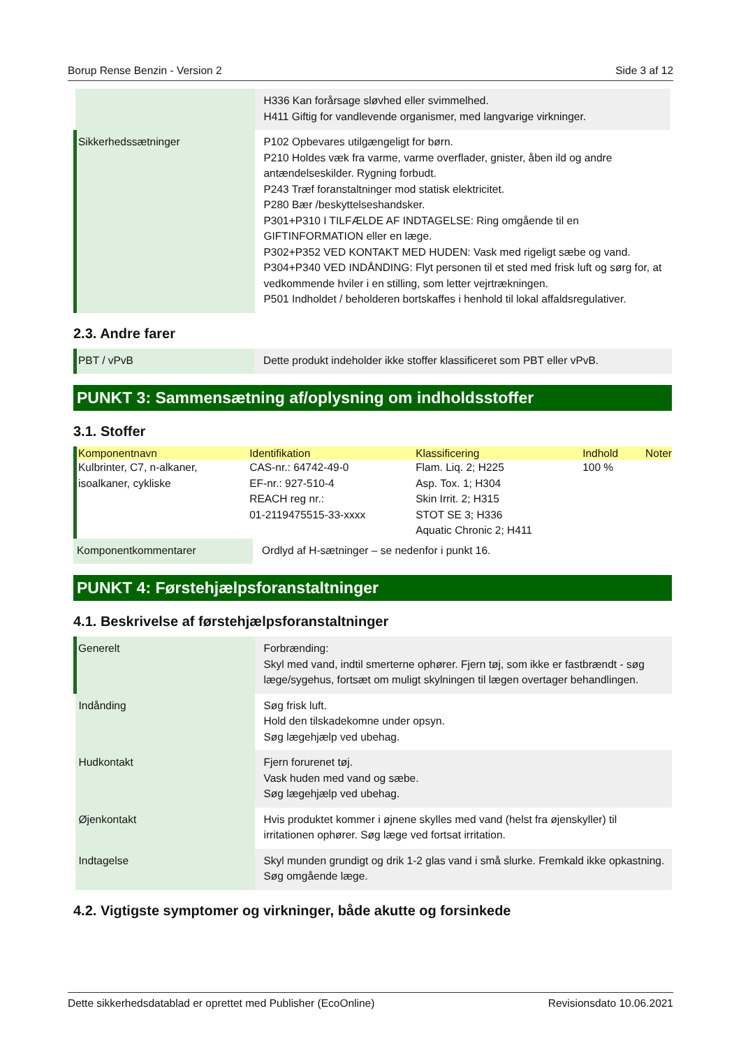Borup Rense Benzin - Version 2 Side 3 af 12
| | H336 Kan forårsage sløvhed eller svimmelhed. H411 Giftig for vandlevende organismer, med langvarige virkninger. |
| Sikkerhedssætninger | P102 Opbevares utilgængeligt for børn. P210 Holdes væk fra varme, varme overflader, gnister, åben ild og andre antændelseskilder. Rygning forbudt. P243 Træf foranstaltninger mod statisk elektricitet. P280 Bær /beskyttelseshandsker. P301+P310 I TILFÆLDE AF INDTAGELSE: Ring omgående til en GIFTINFORMATION eller en læge. P302+P352 VED KONTAKT MED HUDEN: Vask med rigeligt sæbe og vand. P304+P340 VED INDÅNDING: Flyt personen til et sted med frisk luft og sørg for, at vedkommende hviler i en stilling, som letter vejrtrækningen. P501 Indholdet / beholderen bortskaffes i henhold til lokal affaldsregulativer. |
2.3. Andre farer
| PBT / vPvB | Dette produkt indeholder ikke stoffer klassificeret som PBT eller vPvB. |
PUNKT 3: Sammensætning af/oplysning om indholdsstoffer
3.1. Stoffer
| Komponentnavn | Identifikation | Klassificering | Indhold | Noter |
| --- | --- | --- | --- | --- |
| Kulbrinter, C7, n-alkaner, isoalkaner, cykliske | CAS-nr.: 64742-49-0 EF-nr.: 927-510-4 REACH reg nr.: 01-2119475515-33-xxxx | Flam. Liq. 2; H225 Asp. Tox. 1; H304 Skin Irrit. 2; H315 STOT SE 3; H336 Aquatic Chronic 2; H411 | 100 % | |
| Komponentkommentarer | Ordlyd af H-sætninger – se nedenfor i punkt 16. |
PUNKT 4: Førstehjælpsforanstaltninger
4.1. Beskrivelse af førstehjælpsforanstaltninger
| Generelt | Forbrænding: Skyl med vand, indtil smerterne ophører. Fjern tøj, som ikke er fastbrændt - søg læge/sygehus, fortsæt om muligt skylningen til lægen overtager behandlingen. |
| Indånding | Søg frisk luft. Hold den tilskadekomne under opsyn. Søg lægehjælp ved ubehag. |
| Hudkontakt | Fjern forurenet tøj. Vask huden med vand og sæbe. Søg lægehjælp ved ubehag. |
| Øjenkontakt | Hvis produktet kommer i øjnene skylles med vand (helst fra øjenskyller) til irritationen ophører. Søg læge ved fortsat irritation. |
| Indtagelse | Skyl munden grundigt og drik 1-2 glas vand i små slurke. Fremkald ikke opkastning. Søg omgående læge. |
4.2. Vigtigste symptomer og virkninger, både akutte og forsinkede
Dette sikkerhedsdatablad er oprettet med Publisher (EcoOnline) Revisionsdato 10.06.2021